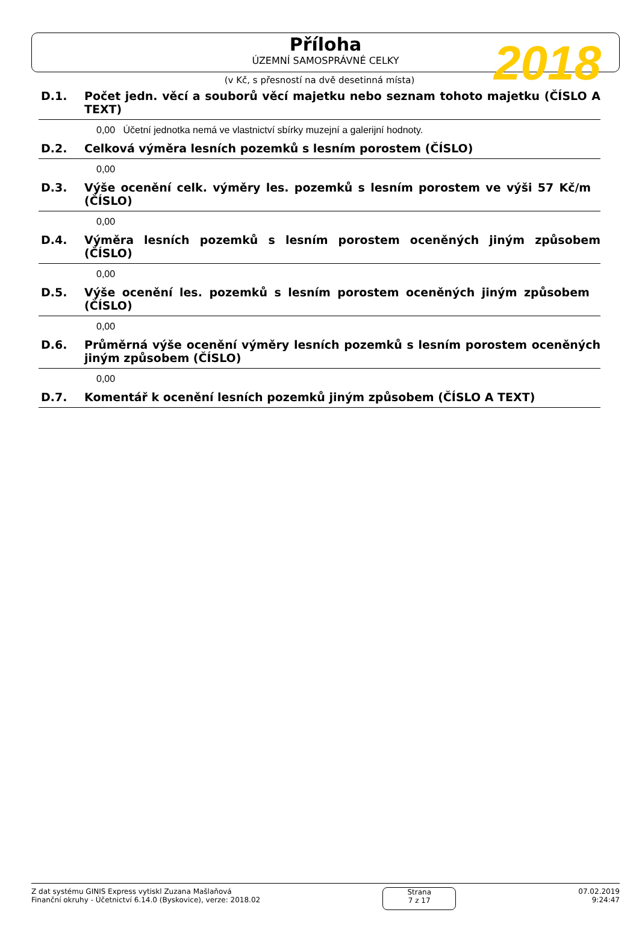Příloha
ÚZEMNÍ SAMOSPRÁVNÉ CELKY
2018
(v Kč, s přesností na dvě desetinná místa)
D.1. Počet jedn. věcí a souborů věcí majetku nebo seznam tohoto majetku (ČÍSLO A TEXT)
0,00 Účetní jednotka nemá ve vlastnictví sbírky muzejní a galerijní hodnoty.
D.2. Celková výměra lesních pozemků s lesním porostem (ČÍSLO)
0,00
D.3. Výše ocenění celk. výměry les. pozemků s lesním porostem ve výši 57 Kč/m (ČÍSLO)
0,00
D.4. Výměra lesních pozemků s lesním porostem oceněných jiným způsobem (ČÍSLO)
0,00
D.5. Výše ocenění les. pozemků s lesním porostem oceněných jiným způsobem (ČÍSLO)
0,00
D.6. Průměrná výše ocenění výměry lesních pozemků s lesním porostem oceněných jiným způsobem (ČÍSLO)
0,00
D.7. Komentář k ocenění lesních pozemků jiným způsobem (ČÍSLO A TEXT)
Z dat systému GINIS Express vytiskl Zuzana Mašlaňová
Finanční okruhy - Účetnictví 6.14.0 (Byskovice), verze: 2018.02
Strana
7 z 17
07.02.2019
9:24:47